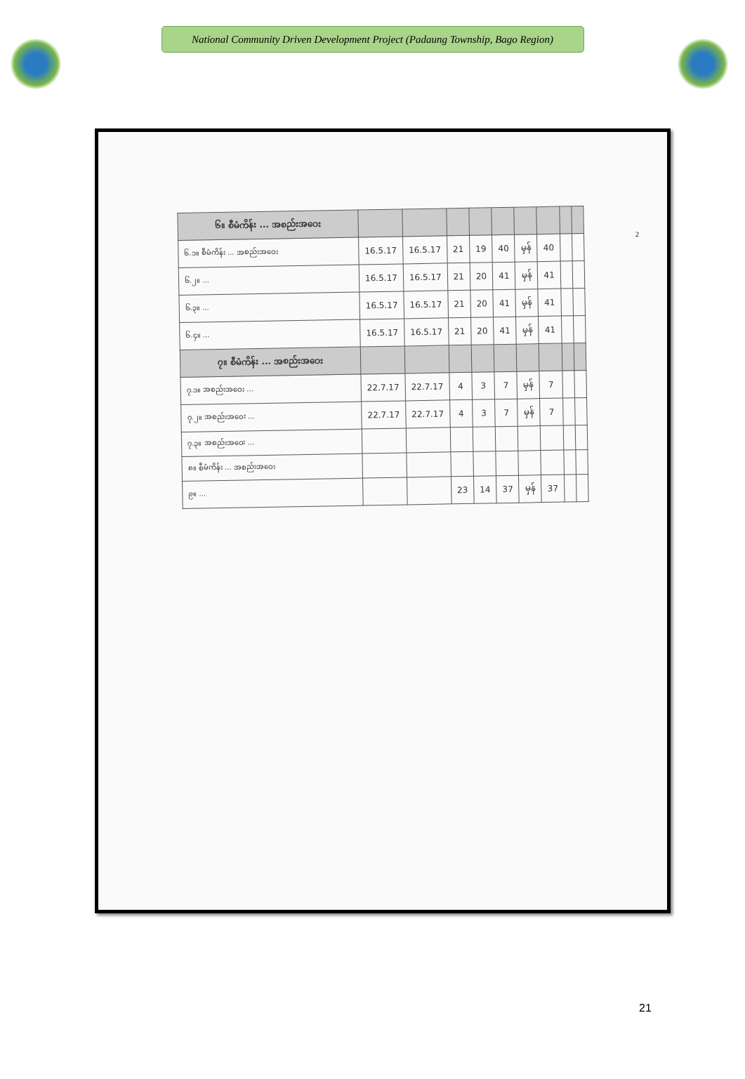National Community Driven Development Project (Padaung Township, Bago Region)
| ၆။ စီမံကိန်း ... အစည်းအဝေး | | | | | | | | | |
| --- | --- | --- | --- | --- | --- | --- | --- | --- | --- |
| ၆.၁။ စီမံကိန်း ... အစည်းအဝေး | 16.5.17 | 16.5.17 | 21 | 19 | 40 | မှန် | 40 | | |
| ၆.၂။ ... | 16.5.17 | 16.5.17 | 21 | 20 | 41 | မှန် | 41 | | |
| ၆.၃။ ... | 16.5.17 | 16.5.17 | 21 | 20 | 41 | မှန် | 41 | | |
| ၆.၄။ ... | 16.5.17 | 16.5.17 | 21 | 20 | 41 | မှန် | 41 | | |
| ၇။ စီမံကိန်း ... အစည်းအဝေး | | | | | | | | | |
| ၇.၁။ အစည်းအဝေး ... | 22.7.17 | 22.7.17 | 4 | 3 | 7 | မှန် | 7 | | |
| ၇.၂။ အစည်းအဝေး ... | 22.7.17 | 22.7.17 | 4 | 3 | 7 | မှန် | 7 | | |
| ၇.၃။ အစည်းအဝေး ... | | | | | | | | | |
| ၈။ စီမံကိန်း ... အစည်းအဝေး | | | | | | | | | |
| ၉။ ... | | | 23 | 14 | 37 | မှန် | 37 | | |
2
21